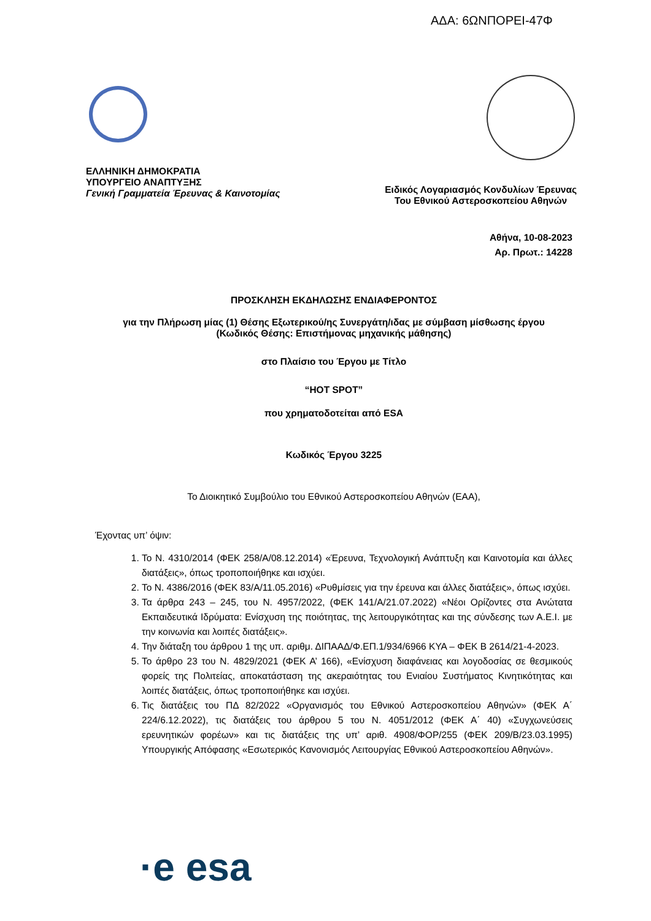ΑΔΑ: 6ΩΝΠΟΡΕΙ-47Φ
ΕΛΛΗΝΙΚΗ ΔΗΜΟΚΡΑΤΙΑ
ΥΠΟΥΡΓΕΙΟ ΑΝΑΠΤΥΞΗΣ
Γενική Γραμματεία Έρευνας & Καινοτομίας
Ειδικός Λογαριασμός Κονδυλίων Έρευνας
Του Εθνικού Αστεροσκοπείου Αθηνών
Αθήνα, 10-08-2023
Αρ. Πρωτ.: 14228
ΠΡΟΣΚΛΗΣΗ ΕΚΔΗΛΩΣΗΣ ΕΝΔΙΑΦΕΡΟΝΤΟΣ
για την Πλήρωση μίας (1) Θέσης Εξωτερικού/ης Συνεργάτη/ιδας με σύμβαση μίσθωσης έργου
(Κωδικός Θέσης: Επιστήμονας μηχανικής μάθησης)
στο Πλαίσιο του Έργου με Τίτλο
“HOT SPOT”
που χρηματοδοτείται από ESA
Κωδικός Έργου 3225
Το Διοικητικό Συμβούλιο του Εθνικού Αστεροσκοπείου Αθηνών (ΕΑΑ),
Έχοντας υπ’ όψιν:
1. Το Ν. 4310/2014 (ΦΕΚ 258/Α/08.12.2014) «Έρευνα, Τεχνολογική Ανάπτυξη και Καινοτομία και άλλες διατάξεις», όπως τροποποιήθηκε και ισχύει.
2. Το Ν. 4386/2016 (ΦΕΚ 83/Α/11.05.2016) «Ρυθμίσεις για την έρευνα και άλλες διατάξεις», όπως ισχύει.
3. Τα άρθρα 243 – 245, του Ν. 4957/2022, (ΦΕΚ 141/Α/21.07.2022) «Νέοι Ορίζοντες στα Ανώτατα Εκπαιδευτικά Ιδρύματα: Ενίσχυση της ποιότητας, της λειτουργικότητας και της σύνδεσης των Α.Ε.Ι. με την κοινωνία και λοιπές διατάξεις».
4. Την διάταξη του άρθρου 1 της υπ. αριθμ. ΔΙΠΑΑΔ/Φ.ΕΠ.1/934/6966 ΚΥΑ – ΦΕΚ Β 2614/21-4-2023.
5. Το άρθρο 23 του Ν. 4829/2021 (ΦΕΚ Α’ 166), «Ενίσχυση διαφάνειας και λογοδοσίας σε θεσμικούς φορείς της Πολιτείας, αποκατάσταση της ακεραιότητας του Ενιαίου Συστήματος Κινητικότητας και λοιπές διατάξεις, όπως τροποποιήθηκε και ισχύει.
6. Τις διατάξεις του ΠΔ 82/2022 «Οργανισμός του Εθνικού Αστεροσκοπείου Αθηνών» (ΦΕΚ Α΄ 224/6.12.2022), τις διατάξεις του άρθρου 5 του Ν. 4051/2012 (ΦΕΚ Α΄ 40) «Συγχωνεύσεις ερευνητικών φορέων» και τις διατάξεις της υπ’ αριθ. 4908/ΦΟΡ/255 (ΦΕΚ 209/Β/23.03.1995) Υπουργικής Απόφασης «Εσωτερικός Κανονισμός Λειτουργίας Εθνικού Αστεροσκοπείου Αθηνών».
·e esa